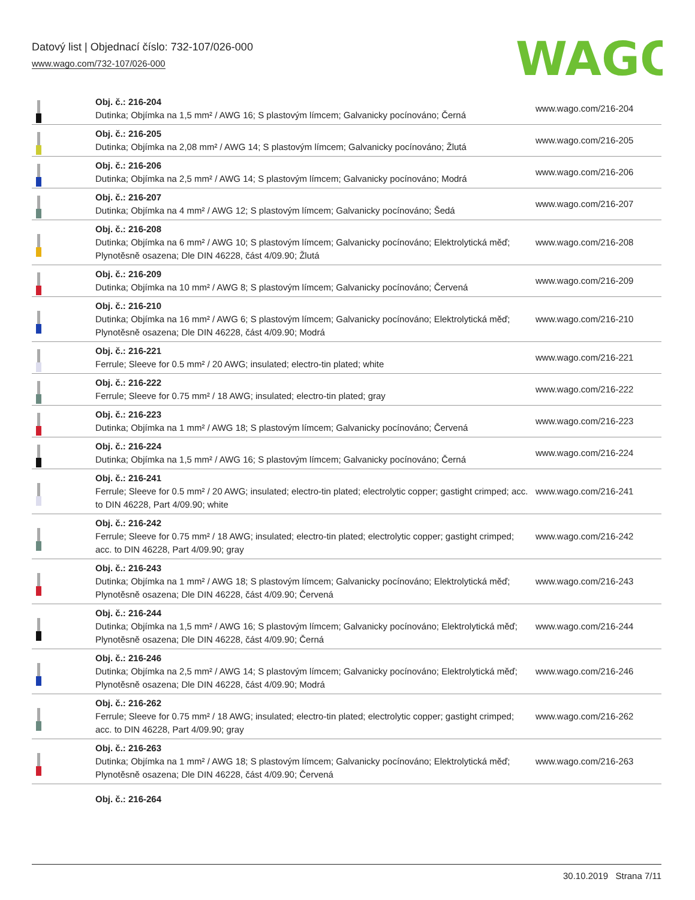Datový list | Objednací číslo: 732-107/026-000
www.wago.com/732-107/026-000
WAGO
| | Obj. č.: 216-204 Dutinka; Objímka na 1,5 mm² / AWG 16; S plastovým límcem; Galvanicky pocínováno; Černá | www.wago.com/216-204 |
| | Obj. č.: 216-205 Dutinka; Objímka na 2,08 mm² / AWG 14; S plastovým límcem; Galvanicky pocínováno; Žlutá | www.wago.com/216-205 |
| | Obj. č.: 216-206 Dutinka; Objímka na 2,5 mm² / AWG 14; S plastovým límcem; Galvanicky pocínováno; Modrá | www.wago.com/216-206 |
| | Obj. č.: 216-207 Dutinka; Objímka na 4 mm² / AWG 12; S plastovým límcem; Galvanicky pocínováno; Šedá | www.wago.com/216-207 |
| | Obj. č.: 216-208 Dutinka; Objímka na 6 mm² / AWG 10; S plastovým límcem; Galvanicky pocínováno; Elektrolytická měď; Plynotěsně osazena; Dle DIN 46228, část 4/09.90; Žlutá | www.wago.com/216-208 |
| | Obj. č.: 216-209 Dutinka; Objímka na 10 mm² / AWG 8; S plastovým límcem; Galvanicky pocínováno; Červená | www.wago.com/216-209 |
| | Obj. č.: 216-210 Dutinka; Objímka na 16 mm² / AWG 6; S plastovým límcem; Galvanicky pocínováno; Elektrolytická měď; Plynotěsně osazena; Dle DIN 46228, část 4/09.90; Modrá | www.wago.com/216-210 |
| | Obj. č.: 216-221 Ferrule; Sleeve for 0.5 mm² / 20 AWG; insulated; electro-tin plated; white | www.wago.com/216-221 |
| | Obj. č.: 216-222 Ferrule; Sleeve for 0.75 mm² / 18 AWG; insulated; electro-tin plated; gray | www.wago.com/216-222 |
| | Obj. č.: 216-223 Dutinka; Objímka na 1 mm² / AWG 18; S plastovým límcem; Galvanicky pocínováno; Červená | www.wago.com/216-223 |
| | Obj. č.: 216-224 Dutinka; Objímka na 1,5 mm² / AWG 16; S plastovým límcem; Galvanicky pocínováno; Černá | www.wago.com/216-224 |
| | Obj. č.: 216-241 Ferrule; Sleeve for 0.5 mm² / 20 AWG; insulated; electro-tin plated; electrolytic copper; gastight crimped; acc. to DIN 46228, Part 4/09.90; white | www.wago.com/216-241 |
| | Obj. č.: 216-242 Ferrule; Sleeve for 0.75 mm² / 18 AWG; insulated; electro-tin plated; electrolytic copper; gastight crimped; acc. to DIN 46228, Part 4/09.90; gray | www.wago.com/216-242 |
| | Obj. č.: 216-243 Dutinka; Objímka na 1 mm² / AWG 18; S plastovým límcem; Galvanicky pocínováno; Elektrolytická měď; Plynotěsně osazena; Dle DIN 46228, část 4/09.90; Červená | www.wago.com/216-243 |
| | Obj. č.: 216-244 Dutinka; Objímka na 1,5 mm² / AWG 16; S plastovým límcem; Galvanicky pocínováno; Elektrolytická měď; Plynotěsně osazena; Dle DIN 46228, část 4/09.90; Černá | www.wago.com/216-244 |
| | Obj. č.: 216-246 Dutinka; Objímka na 2,5 mm² / AWG 14; S plastovým límcem; Galvanicky pocínováno; Elektrolytická měď; Plynotěsně osazena; Dle DIN 46228, část 4/09.90; Modrá | www.wago.com/216-246 |
| | Obj. č.: 216-262 Ferrule; Sleeve for 0.75 mm² / 18 AWG; insulated; electro-tin plated; electrolytic copper; gastight crimped; acc. to DIN 46228, Part 4/09.90; gray | www.wago.com/216-262 |
| | Obj. č.: 216-263 Dutinka; Objímka na 1 mm² / AWG 18; S plastovým límcem; Galvanicky pocínováno; Elektrolytická měď; Plynotěsně osazena; Dle DIN 46228, část 4/09.90; Červená | www.wago.com/216-263 |
| | Obj. č.: 216-264 | |
30.10.2019 Strana 7/11